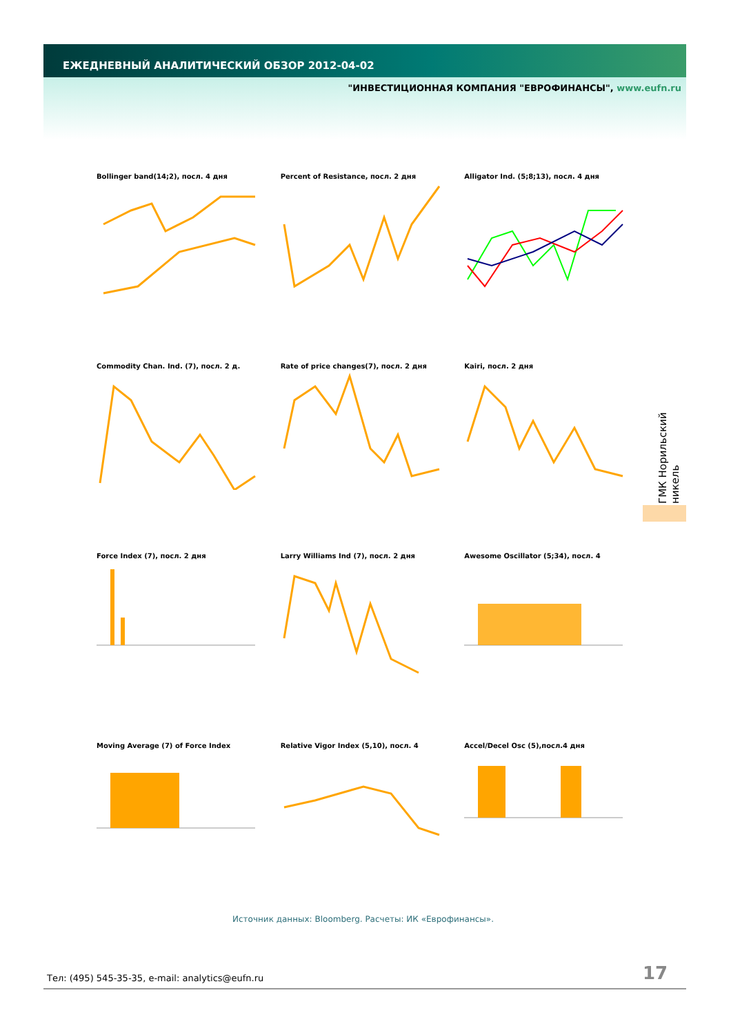ЕЖЕДНЕВНЫЙ АНАЛИТИЧЕСКИЙ ОБЗОР 2012-04-02
"ИНВЕСТИЦИОННАЯ КОМПАНИЯ "ЕВРОФИНАНСЫ", www.eufn.ru
Bollinger band(14;2), посл. 4 дня
Percent of Resistance, посл. 2 дня
Alligator Ind. (5;8;13), посл. 4 дня
Commodity Chan. Ind. (7), посл. 2 д.
Rate of price changes(7), посл. 2 дня
Kairi, посл. 2 дня
Force Index (7), посл. 2 дня
Larry Williams Ind (7), посл. 2 дня
Awesome Oscillator (5;34), посл. 4
Moving Average (7) of Force Index
Relative Vigor Index (5,10), посл. 4
Accel/Decel Osc (5),посл.4 дня
ГМК Норильский никель
Источник данных: Bloomberg. Расчеты: ИК «Еврофинансы».
Тел: (495) 545-35-35, e-mail: analytics@eufn.ru
17